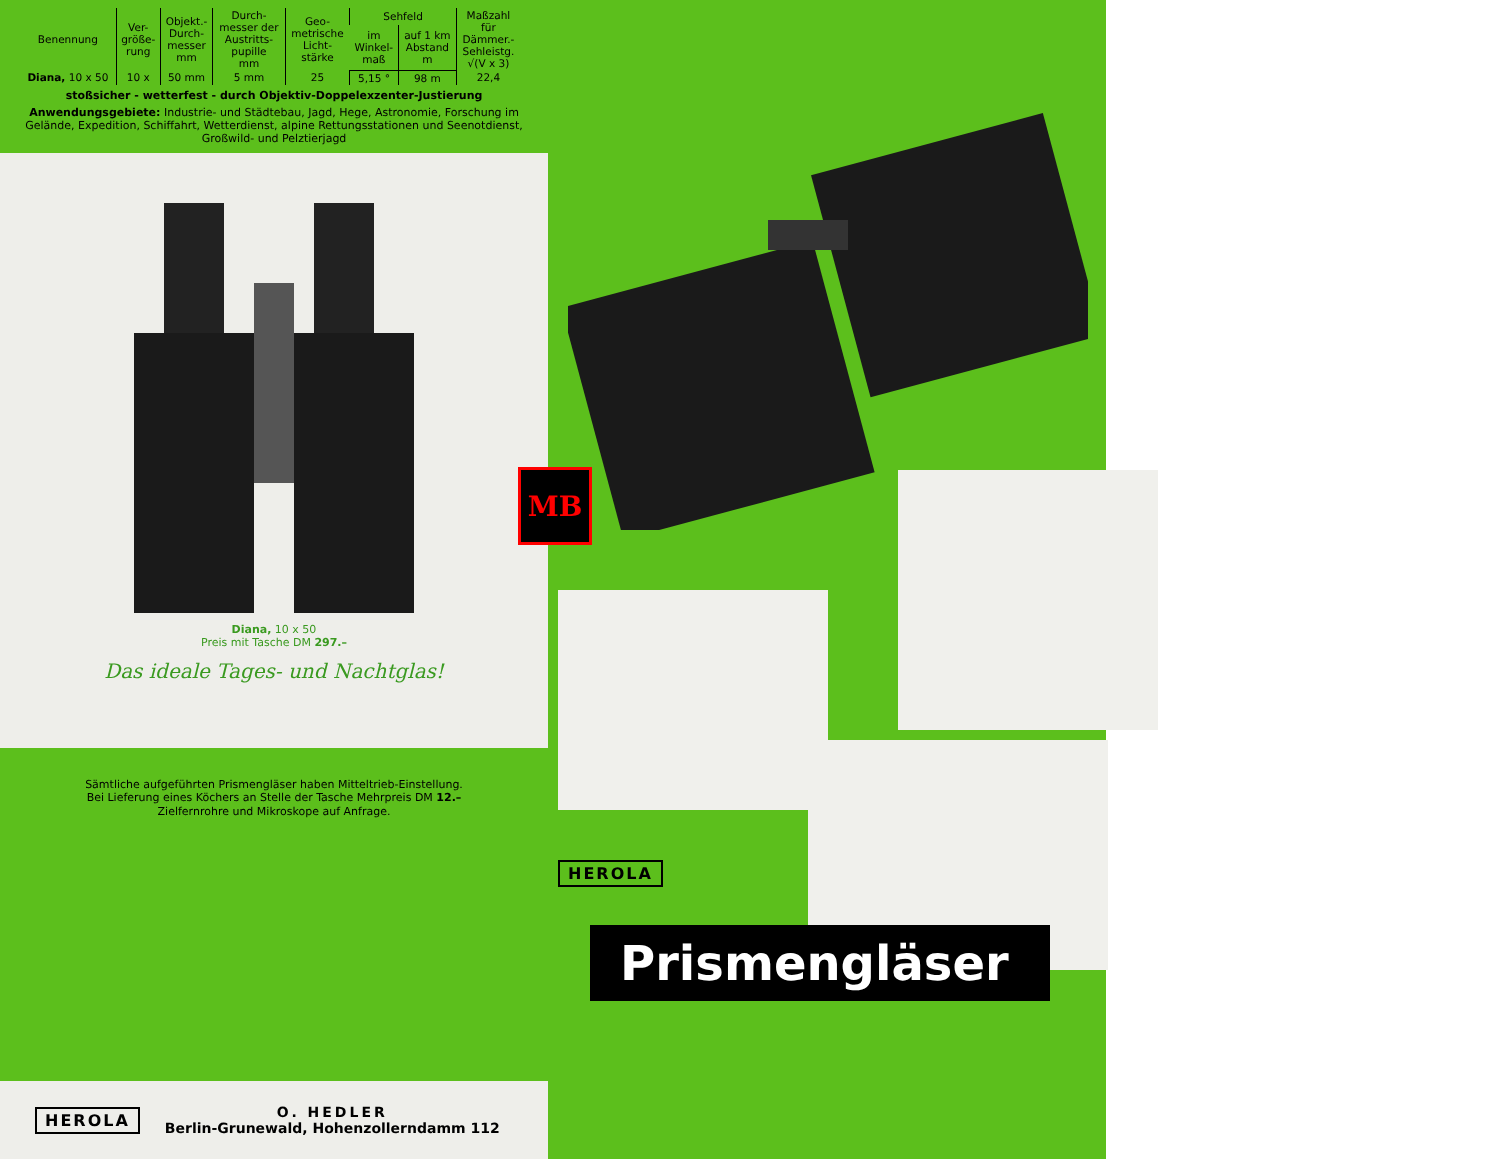| Benennung | Ver- größe- rung | Objekt.- Durch- messer mm | Durch- messer der Austritts- pupille mm | Geo- metrische Licht- stärke | Sehfeld | | Maßzahl für Dämmer.- Sehleistg. √(V x 3) |
| --- | --- | --- | --- | --- | --- | --- | --- |
| | | | | | im Winkel- maß | auf 1 km Abstand m | |
| Diana, 10 x 50 | 10 x | 50 mm | 5 mm | 25 | 5,15 ° | 98 m | 22,4 |
stoßsicher - wetterfest - durch Objektiv-Doppelexzenter-Justierung
Anwendungsgebiete: Industrie- und Städtebau, Jagd, Hege, Astronomie, Forschung im Gelände, Expedition, Schiffahrt, Wetterdienst, alpine Rettungsstationen und Seenotdienst, Großwild- und Pelztierjagd
Diana, 10 x 50
Preis mit Tasche DM 297.–
Das ideale Tages- und Nachtglas!
Sämtliche aufgeführten Prismengläser haben Mitteltrieb-Einstellung.
Bei Lieferung eines Köchers an Stelle der Tasche Mehrpreis DM 12.–
Zielfernrohre und Mikroskope auf Anfrage.
HEROLA
O. HEDLER
Berlin-Grunewald, Hohenzollerndamm 112
HEROLA
MB
Prismengläser